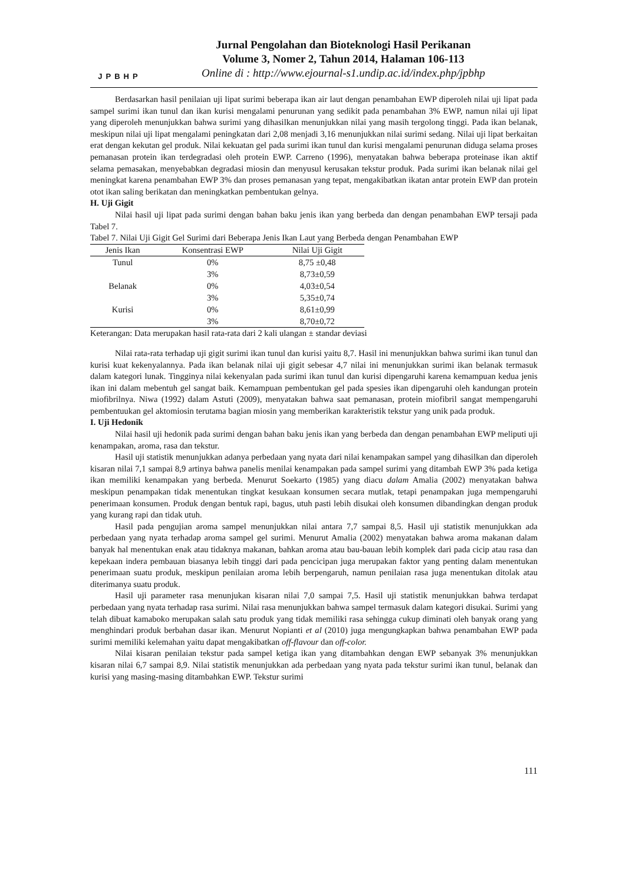JPBHP
Jurnal Pengolahan dan Bioteknologi Hasil Perikanan
Volume 3, Nomer 2, Tahun 2014, Halaman 106-113
Online di : http://www.ejournal-s1.undip.ac.id/index.php/jpbhp
Berdasarkan hasil penilaian uji lipat surimi beberapa ikan air laut dengan penambahan EWP diperoleh nilai uji lipat pada sampel surimi ikan tunul dan ikan kurisi mengalami penurunan yang sedikit pada penambahan 3% EWP, namun nilai uji lipat yang diperoleh menunjukkan bahwa surimi yang dihasilkan menunjukkan nilai yang masih tergolong tinggi. Pada ikan belanak, meskipun nilai uji lipat mengalami peningkatan dari 2,08 menjadi 3,16 menunjukkan nilai surimi sedang. Nilai uji lipat berkaitan erat dengan kekutan gel produk. Nilai kekuatan gel pada surimi ikan tunul dan kurisi mengalami penurunan diduga selama proses pemanasan protein ikan terdegradasi oleh protein EWP. Carreno (1996), menyatakan bahwa beberapa proteinase ikan aktif selama pemasakan, menyebabkan degradasi miosin dan menyusul kerusakan tekstur produk. Pada surimi ikan belanak nilai gel meningkat karena penambahan EWP 3% dan proses pemanasan yang tepat, mengakibatkan ikatan antar protein EWP dan protein otot ikan saling berikatan dan meningkatkan pembentukan gelnya.
H. Uji Gigit
Nilai hasil uji lipat pada surimi dengan bahan baku jenis ikan yang berbeda dan dengan penambahan EWP tersaji pada Tabel 7.
Tabel 7. Nilai Uji Gigit Gel Surimi dari Beberapa Jenis Ikan Laut yang Berbeda dengan Penambahan EWP
| Jenis Ikan | Konsentrasi EWP | Nilai Uji Gigit |
| --- | --- | --- |
| Tunul | 0% | 8,75 ±0,48 |
| | 3% | 8,73±0,59 |
| Belanak | 0% | 4,03±0,54 |
| | 3% | 5,35±0,74 |
| Kurisi | 0% | 8,61±0,99 |
| | 3% | 8,70±0,72 |
Keterangan: Data merupakan hasil rata-rata dari 2 kali ulangan ± standar deviasi
Nilai rata-rata terhadap uji gigit surimi ikan tunul dan kurisi yaitu 8,7. Hasil ini menunjukkan bahwa surimi ikan tunul dan kurisi kuat kekenyalannya. Pada ikan belanak nilai uji gigit sebesar 4,7 nilai ini menunjukkan surimi ikan belanak termasuk dalam kategori lunak. Tingginya nilai kekenyalan pada surimi ikan tunul dan kurisi dipengaruhi karena kemampuan kedua jenis ikan ini dalam mebentuh gel sangat baik. Kemampuan pembentukan gel pada spesies ikan dipengaruhi oleh kandungan protein miofibrilnya. Niwa (1992) dalam Astuti (2009), menyatakan bahwa saat pemanasan, protein miofibril sangat mempengaruhi pembentuukan gel aktomiosin terutama bagian miosin yang memberikan karakteristik tekstur yang unik pada produk.
I. Uji Hedonik
Nilai hasil uji hedonik pada surimi dengan bahan baku jenis ikan yang berbeda dan dengan penambahan EWP meliputi uji kenampakan, aroma, rasa dan tekstur.
Hasil uji statistik menunjukkan adanya perbedaan yang nyata dari nilai kenampakan sampel yang dihasilkan dan diperoleh kisaran nilai 7,1 sampai 8,9 artinya bahwa panelis menilai kenampakan pada sampel surimi yang ditambah EWP 3% pada ketiga ikan memiliki kenampakan yang berbeda. Menurut Soekarto (1985) yang diacu dalam Amalia (2002) menyatakan bahwa meskipun penampakan tidak menentukan tingkat kesukaan konsumen secara mutlak, tetapi penampakan juga mempengaruhi penerimaan konsumen. Produk dengan bentuk rapi, bagus, utuh pasti lebih disukai oleh konsumen dibandingkan dengan produk yang kurang rapi dan tidak utuh.
Hasil pada pengujian aroma sampel menunjukkan nilai antara 7,7 sampai 8,5. Hasil uji statistik menunjukkan ada perbedaan yang nyata terhadap aroma sampel gel surimi. Menurut Amalia (2002) menyatakan bahwa aroma makanan dalam banyak hal menentukan enak atau tidaknya makanan, bahkan aroma atau bau-bauan lebih komplek dari pada cicip atau rasa dan kepekaan indera pembauan biasanya lebih tinggi dari pada pencicipan juga merupakan faktor yang penting dalam menentukan penerimaan suatu produk, meskipun penilaian aroma lebih berpengaruh, namun penilaian rasa juga menentukan ditolak atau diterimanya suatu produk.
Hasil uji parameter rasa menunjukan kisaran nilai 7,0 sampai 7,5. Hasil uji statistik menunjukkan bahwa terdapat perbedaan yang nyata terhadap rasa surimi. Nilai rasa menunjukkan bahwa sampel termasuk dalam kategori disukai. Surimi yang telah dibuat kamaboko merupakan salah satu produk yang tidak memiliki rasa sehingga cukup diminati oleh banyak orang yang menghindari produk berbahan dasar ikan. Menurut Nopianti et al (2010) juga mengungkapkan bahwa penambahan EWP pada surimi memiliki kelemahan yaitu dapat mengakibatkan off-flavour dan off-color.
Nilai kisaran penilaian tekstur pada sampel ketiga ikan yang ditambahkan dengan EWP sebanyak 3% menunjukkan kisaran nilai 6,7 sampai 8,9. Nilai statistik menunjukkan ada perbedaan yang nyata pada tekstur surimi ikan tunul, belanak dan kurisi yang masing-masing ditambahkan EWP. Tekstur surimi
111